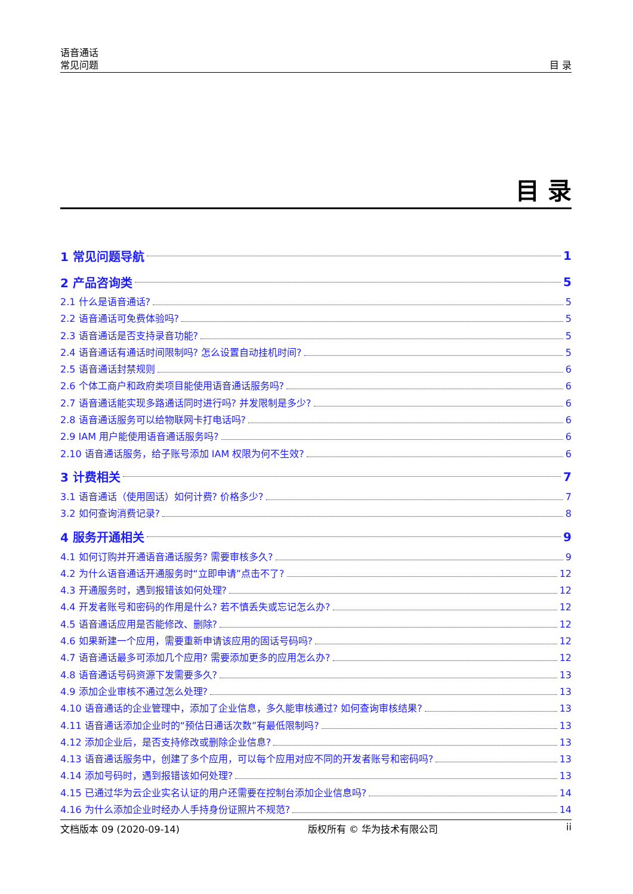语音通话
常见问题
目 录
目 录
1 常见问题导航 1
2 产品咨询类 5
2.1 什么是语音通话? 5
2.2 语音通话可免费体验吗? 5
2.3 语音通话是否支持录音功能? 5
2.4 语音通话有通话时间限制吗? 怎么设置自动挂机时间? 5
2.5 语音通话封禁规则 6
2.6 个体工商户和政府类项目能使用语音通话服务吗? 6
2.7 语音通话能实现多路通话同时进行吗? 并发限制是多少? 6
2.8 语音通话服务可以给物联网卡打电话吗? 6
2.9 IAM 用户能使用语音通话服务吗? 6
2.10 语音通话服务，给子账号添加 IAM 权限为何不生效? 6
3 计费相关 7
3.1 语音通话（使用固话）如何计费? 价格多少? 7
3.2 如何查询消费记录? 8
4 服务开通相关 9
4.1 如何订购并开通语音通话服务? 需要审核多久? 9
4.2 为什么语音通话开通服务时“立即申请”点击不了? 12
4.3 开通服务时，遇到报错该如何处理? 12
4.4 开发者账号和密码的作用是什么? 若不慎丢失或忘记怎么办? 12
4.5 语音通话应用是否能修改、删除? 12
4.6 如果新建一个应用，需要重新申请该应用的固话号码吗? 12
4.7 语音通话最多可添加几个应用? 需要添加更多的应用怎么办? 12
4.8 语音通话号码资源下发需要多久? 13
4.9 添加企业审核不通过怎么处理? 13
4.10 语音通话的企业管理中，添加了企业信息，多久能审核通过? 如何查询审核结果? 13
4.11 语音通话添加企业时的“预估日通话次数”有最低限制吗? 13
4.12 添加企业后，是否支持修改或删除企业信息? 13
4.13 语音通话服务中，创建了多个应用，可以每个应用对应不同的开发者账号和密码吗? 13
4.14 添加号码时，遇到报错该如何处理? 13
4.15 已通过华为云企业实名认证的用户还需要在控制台添加企业信息吗? 14
4.16 为什么添加企业时经办人手持身份证照片不规范? 14
文档版本 09 (2020-09-14) 版权所有 © 华为技术有限公司 ii